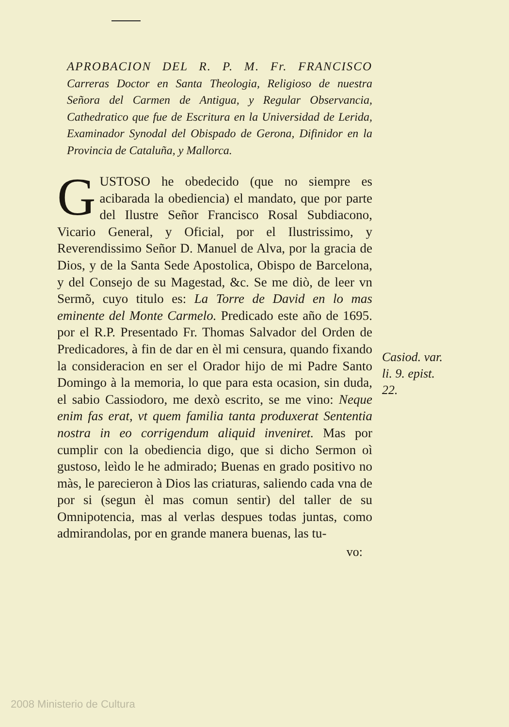APROBACION DEL R. P. M. Fr. FRANCISCO Carreras Doctor en Santa Theologia, Religioso de nuestra Señora del Carmen de Antigua, y Regular Observancia, Cathedratico que fue de Escritura en la Universidad de Lerida, Examinador Synodal del Obispado de Gerona, Difinidor en la Provincia de Cataluña, y Mallorca.
GUSTOSO he obedecido (que no siempre es acibarada la obediencia) el mandato, que por parte del Ilustre Señor Francisco Rosal Subdiacono, Vicario General, y Oficial, por el Ilustrissimo, y Reverendissimo Señor D. Manuel de Alva, por la gracia de Dios, y de la Santa Sede Apostolica, Obispo de Barcelona, y del Consejo de su Magestad, &c. Se me diò, de leer vn Sermõ, cuyo titulo es: La Torre de David en lo mas eminente del Monte Carmelo. Predicado este año de 1695. por el R.P. Presentado Fr. Thomas Salvador del Orden de Predicadores, à fin de dar en èl mi censura, quando fixando la consideracion en ser el Orador hijo de mi Padre Santo Domingo à la memoria, lo que para esta ocasion, sin duda, el sabio Cassiodoro, me dexò escrito, se me vino: Neque enim fas erat, vt quem familia tanta produxerat Sententia nostra in eo corrigendum aliquid inveniret. Mas por cumplir con la obediencia digo, que si dicho Sermon oì gustoso, leìdo le he admirado; Buenas en grado positivo no màs, le parecieron à Dios las criaturas, saliendo cada vna de por si (segun èl mas comun sentir) del taller de su Omnipotencia, mas al verlas despues todas juntas, como admirandolas, por en grande manera buenas, las tu-
vo:
Casiod. var. li. 9. epist. 22.
2008 Ministerio de Cultura